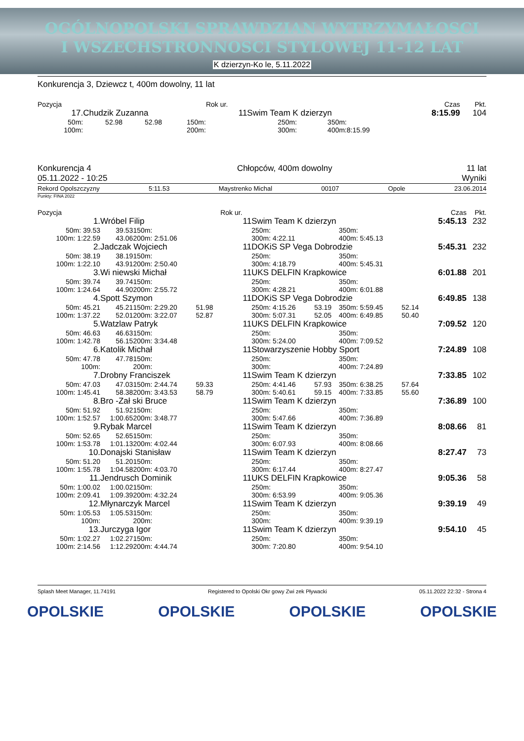OGÓLNOPOLSKI SPRAWDZIAN WYTRZYMAŁOSCI
I WSZECHSTRONNOSCI STYLOWEJ 11-12 LAT
K dzierzyn-Ko le, 5.11.2022
Konkurencja 3, Dziewcz t, 400m dowolny, 11 lat
| Pozycja | | | | | Rok ur. | | | | | | Czas | Pkt. |
| 17. | Chudzik Zuzanna | | | | 11 | Swim Team K dzierzyn | | | | | 8:15.99 | 104 |
| 50m: | 52.98 | 52.98 | 150m: | | | 250m: | | | 350m: | | | |
| 100m: | | | 200m: | | | 300m: | | | 400m: | 8:15.99 | | |
Konkurencja 4
05.11.2022 - 10:25 Chłopców, 400m dowolny 11 lat
Wyniki
Rekord Opolszczyzny 5:11.53 Maystrenko Michal 00107 Opole 23.06.2014
Punkty: FINA 2022
| Pozycja | | | | | Rok ur. | | | | | | Czas | Pkt. |
| 1. | Wróbel Filip | | | | 11 | Swim Team K dzierzyn | | | | | 5:45.13 | 232 |
| 50m: 39.53 | 39.53 | 150m: | | | | 250m: | | | 350m: | | | |
| 100m: 1:22.59 | 43.06 | 200m: 2:51.06 | | | | 300m: 4:22.11 | | | 400m: 5:45.13 | | | |
| 2. | Jadczak Wojciech | | | | 11 | DOKiS SP Vega Dobrodzie | | | | | 5:45.31 | 232 |
| 50m: 38.19 | 38.19 | 150m: | | | | 250m: | | | 350m: | | | |
| 100m: 1:22.10 | 43.91 | 200m: 2:50.40 | | | | 300m: 4:18.79 | | | 400m: 5:45.31 | | | |
| 3. | Wi niewski Michał | | | | 11 | UKS DELFIN Krapkowice | | | | | 6:01.88 | 201 |
| 50m: 39.74 | 39.74 | 150m: | | | | 250m: | | | 350m: | | | |
| 100m: 1:24.64 | 44.90 | 200m: 2:55.72 | | | | 300m: 4:28.21 | | | 400m: 6:01.88 | | | |
| 4. | Spott Szymon | | | | 11 | DOKiS SP Vega Dobrodzie | | | | | 6:49.85 | 138 |
| 50m: 45.21 | 45.21 | 150m: 2:29.20 | 51.98 | | | 250m: 4:15.26 | 53.19 | | 350m: 5:59.45 | 52.14 | | |
| 100m: 1:37.22 | 52.01 | 200m: 3:22.07 | 52.87 | | | 300m: 5:07.31 | 52.05 | | 400m: 6:49.85 | 50.40 | | |
| 5. | Watzlaw Patryk | | | | 11 | UKS DELFIN Krapkowice | | | | | 7:09.52 | 120 |
| 50m: 46.63 | 46.63 | 150m: | | | | 250m: | | | 350m: | | | |
| 100m: 1:42.78 | 56.15 | 200m: 3:34.48 | | | | 300m: 5:24.00 | | | 400m: 7:09.52 | | | |
| 6. | Katolik Michał | | | | 11 | Stowarzyszenie Hobby Sport | | | | | 7:24.89 | 108 |
| 50m: 47.78 | 47.78 | 150m: | | | | 250m: | | | 350m: | | | |
| 100m: | | 200m: | | | | 300m: | | | 400m: 7:24.89 | | | |
| 7. | Drobny Franciszek | | | | 11 | Swim Team K dzierzyn | | | | | 7:33.85 | 102 |
| 50m: 47.03 | 47.03 | 150m: 2:44.74 | 59.33 | | | 250m: 4:41.46 | 57.93 | | 350m: 6:38.25 | 57.64 | | |
| 100m: 1:45.41 | 58.38 | 200m: 3:43.53 | 58.79 | | | 300m: 5:40.61 | 59.15 | | 400m: 7:33.85 | 55.60 | | |
| 8. | Bro -Zał ski Bruce | | | | 11 | Swim Team K dzierzyn | | | | | 7:36.89 | 100 |
| 50m: 51.92 | 51.92 | 150m: | | | | 250m: | | | 350m: | | | |
| 100m: 1:52.57 | 1:00.65 | 200m: 3:48.77 | | | | 300m: 5:47.66 | | | 400m: 7:36.89 | | | |
| 9. | Rybak Marcel | | | | 11 | Swim Team K dzierzyn | | | | | 8:08.66 | 81 |
| 50m: 52.65 | 52.65 | 150m: | | | | 250m: | | | 350m: | | | |
| 100m: 1:53.78 | 1:01.13 | 200m: 4:02.44 | | | | 300m: 6:07.93 | | | 400m: 8:08.66 | | | |
| 10. | Donajski Stanisław | | | | 11 | Swim Team K dzierzyn | | | | | 8:27.47 | 73 |
| 50m: 51.20 | 51.20 | 150m: | | | | 250m: | | | 350m: | | | |
| 100m: 1:55.78 | 1:04.58 | 200m: 4:03.70 | | | | 300m: 6:17.44 | | | 400m: 8:27.47 | | | |
| 11. | Jendrusch Dominik | | | | 11 | UKS DELFIN Krapkowice | | | | | 9:05.36 | 58 |
| 50m: 1:00.02 | 1:00.02 | 150m: | | | | 250m: | | | 350m: | | | |
| 100m: 2:09.41 | 1:09.39 | 200m: 4:32.24 | | | | 300m: 6:53.99 | | | 400m: 9:05.36 | | | |
| 12. | Młynarczyk Marcel | | | | 11 | Swim Team K dzierzyn | | | | | 9:39.19 | 49 |
| 50m: 1:05.53 | 1:05.53 | 150m: | | | | 250m: | | | 350m: | | | |
| 100m: | | 200m: | | | | 300m: | | | 400m: 9:39.19 | | | |
| 13. | Jurczyga Igor | | | | 11 | Swim Team K dzierzyn | | | | | 9:54.10 | 45 |
| 50m: 1:02.27 | 1:02.27 | 150m: | | | | 250m: | | | 350m: | | | |
| 100m: 2:14.56 | 1:12.29 | 200m: 4:44.74 | | | | 300m: 7:20.80 | | | 400m: 9:54.10 | | | |
Splash Meet Manager, 11.74191 Registered to Opolski Okr gowy Zwi zek Pływacki 05.11.2022 22:32 - Strona 4
OPOLSKIE OPOLSKIE OPOLSKIE OPOLSKIE